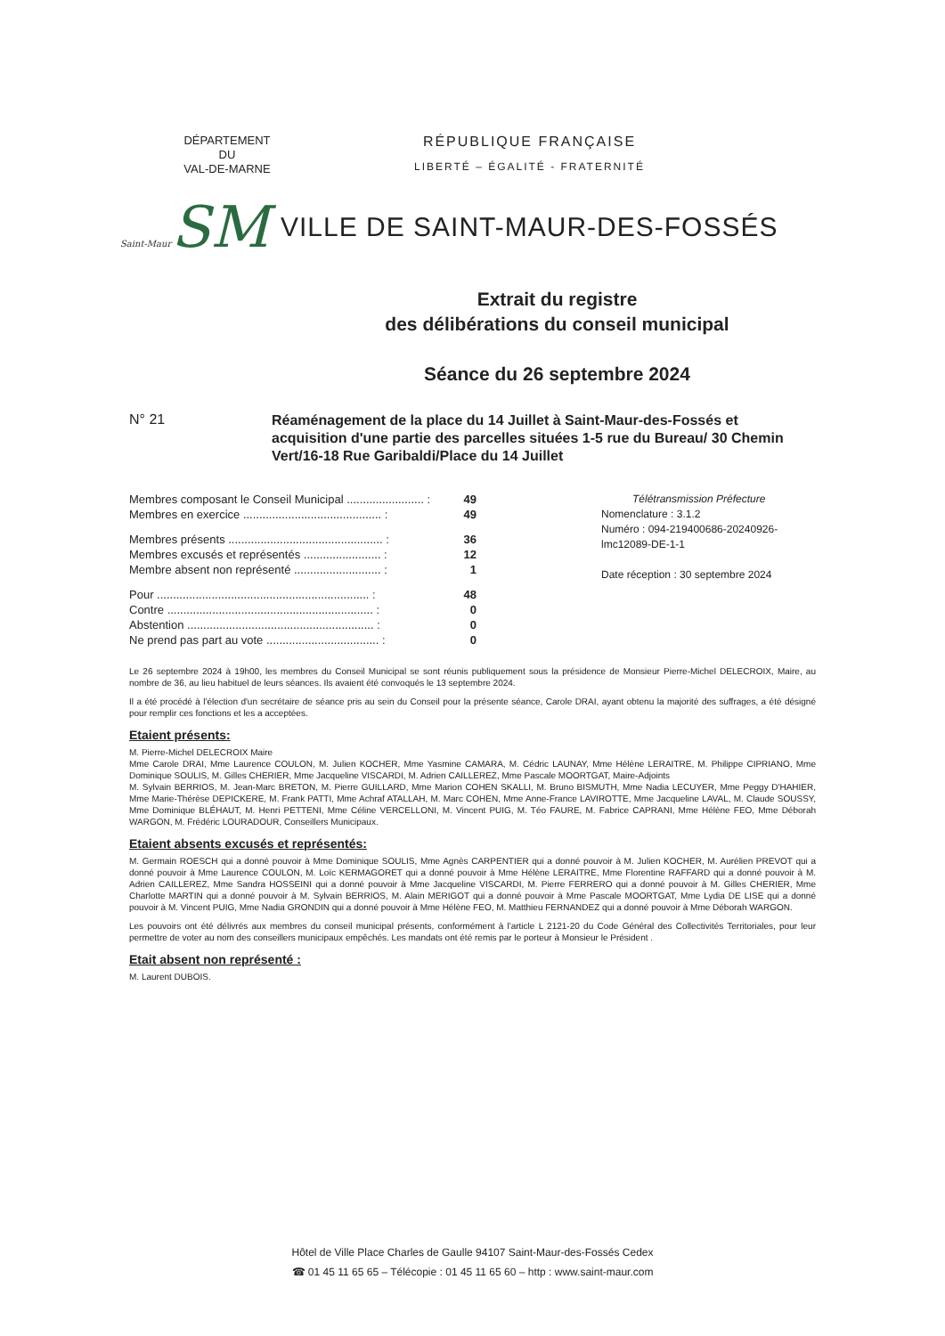DÉPARTEMENT
DU
VAL-DE-MARNE
RÉPUBLIQUE FRANÇAISE
LIBERTÉ – ÉGALITÉ - FRATERNITÉ
Saint-Maur SM
VILLE DE SAINT-MAUR-DES-FOSSÉS
Extrait du registre
des délibérations du conseil municipal
Séance du 26 septembre 2024
N° 21
Réaménagement de la place du 14 Juillet à Saint-Maur-des-Fossés et acquisition d'une partie des parcelles situées 1-5 rue du Bureau/ 30 Chemin Vert/16-18 Rue Garibaldi/Place du 14 Juillet
| Membres composant le Conseil Municipal ........................ : | 49 |
| Membres en exercice ........................................... : | 49 |
| Membres présents ................................................ : | 36 |
| Membres excusés et représentés ........................ : | 12 |
| Membre absent non représenté ........................... : | 1 |
| Pour .................................................................. : | 48 |
| Contre ................................................................ : | 0 |
| Abstention .......................................................... : | 0 |
| Ne prend pas part au vote ................................... : | 0 |
Télétransmission Préfecture
Nomenclature : 3.1.2
Numéro : 094-219400686-20240926-
lmc12089-DE-1-1
Date réception : 30 septembre 2024
Le 26 septembre 2024 à 19h00, les membres du Conseil Municipal se sont réunis publiquement sous la présidence de Monsieur Pierre-Michel DELECROIX, Maire, au nombre de 36, au lieu habituel de leurs séances. Ils avaient été convoqués le 13 septembre 2024.
Il a été procédé à l'élection d'un secrétaire de séance pris au sein du Conseil pour la présente séance, Carole DRAI, ayant obtenu la majorité des suffrages, a été désigné pour remplir ces fonctions et les a acceptées.
Etaient présents:
M. Pierre-Michel DELECROIX Maire
Mme Carole DRAI, Mme Laurence COULON, M. Julien KOCHER, Mme Yasmine CAMARA, M. Cédric LAUNAY, Mme Hélène LERAITRE, M. Philippe CIPRIANO, Mme Dominique SOULIS, M. Gilles CHERIER, Mme Jacqueline VISCARDI, M. Adrien CAILLEREZ, Mme Pascale MOORTGAT, Maire-Adjoints
M. Sylvain BERRIOS, M. Jean-Marc BRETON, M. Pierre GUILLARD, Mme Marion COHEN SKALLI, M. Bruno BISMUTH, Mme Nadia LECUYER, Mme Peggy D'HAHIER, Mme Marie-Thérèse DEPICKERE, M. Frank PATTI, Mme Achraf ATALLAH, M. Marc COHEN, Mme Anne-France LAVIROTTE, Mme Jacqueline LAVAL, M. Claude SOUSSY, Mme Dominique BLÉHAUT, M. Henri PETTENI, Mme Céline VERCELLONI, M. Vincent PUIG, M. Téo FAURE, M. Fabrice CAPRANI, Mme Hélène FEO, Mme Déborah WARGON, M. Frédéric LOURADOUR, Conseillers Municipaux.
Etaient absents excusés et représentés:
M. Germain ROESCH qui a donné pouvoir à Mme Dominique SOULIS, Mme Agnès CARPENTIER qui a donné pouvoir à M. Julien KOCHER, M. Aurélien PREVOT qui a donné pouvoir à Mme Laurence COULON, M. Loïc KERMAGORET qui a donné pouvoir à Mme Hélène LERAITRE, Mme Florentine RAFFARD qui a donné pouvoir à M. Adrien CAILLEREZ, Mme Sandra HOSSEINI qui a donné pouvoir à Mme Jacqueline VISCARDI, M. Pierre FERRERO qui a donné pouvoir à M. Gilles CHERIER, Mme Charlotte MARTIN qui a donné pouvoir à M. Sylvain BERRIOS, M. Alain MERIGOT qui a donné pouvoir à Mme Pascale MOORTGAT, Mme Lydia DE LISE qui a donné pouvoir à M. Vincent PUIG, Mme Nadia GRONDIN qui a donné pouvoir à Mme Hélène FEO, M. Matthieu FERNANDEZ qui a donné pouvoir à Mme Déborah WARGON.
Les pouvoirs ont été délivrés aux membres du conseil municipal présents, conformément à l'article L 2121-20 du Code Général des Collectivités Territoriales, pour leur permettre de voter au nom des conseillers municipaux empêchés. Les mandats ont été remis par le porteur à Monsieur le Président .
Etait absent non représenté :
M. Laurent DUBOIS.
Hôtel de Ville Place Charles de Gaulle 94107 Saint-Maur-des-Fossés Cedex
☎ 01 45 11 65 65 – Télécopie : 01 45 11 65 60 – http : www.saint-maur.com